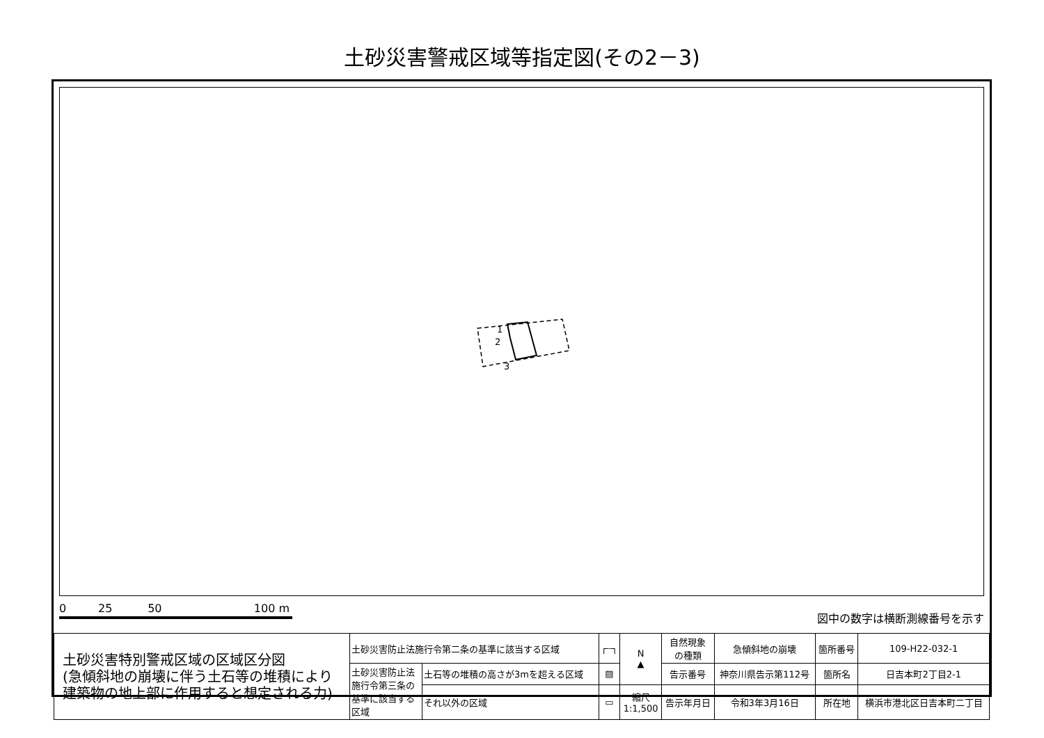土砂災害警戒区域等指定図(その2－3)
1
2
3
0 25 50 100 m
図中の数字は横断測線番号を示す
| 土砂災害特別警戒区域の区域区分図 (急傾斜地の崩壊に伴う土石等の堆積により 建築物の地上部に作用すると想定される力) | 土砂災害防止法施行令第二条の基準に該当する区域 | | ┌┄┐ | N ▲ | 自然現象 の種類 | 急傾斜地の崩壊 | 箇所番号 | 109-H22-032-1 |
| | 土砂災害防止法 施行令第三条の 基準に該当する 区域 | 土石等の堆積の高さが3mを超える区域 | ▨ | | 告示番号 | 神奈川県告示第112号 | 箇所名 | 日吉本町2丁目2-1 |
| | | それ以外の区域 | ▭ | 縮尺 1:1,500 | 告示年月日 | 令和3年3月16日 | 所在地 | 横浜市港北区日吉本町二丁目 |